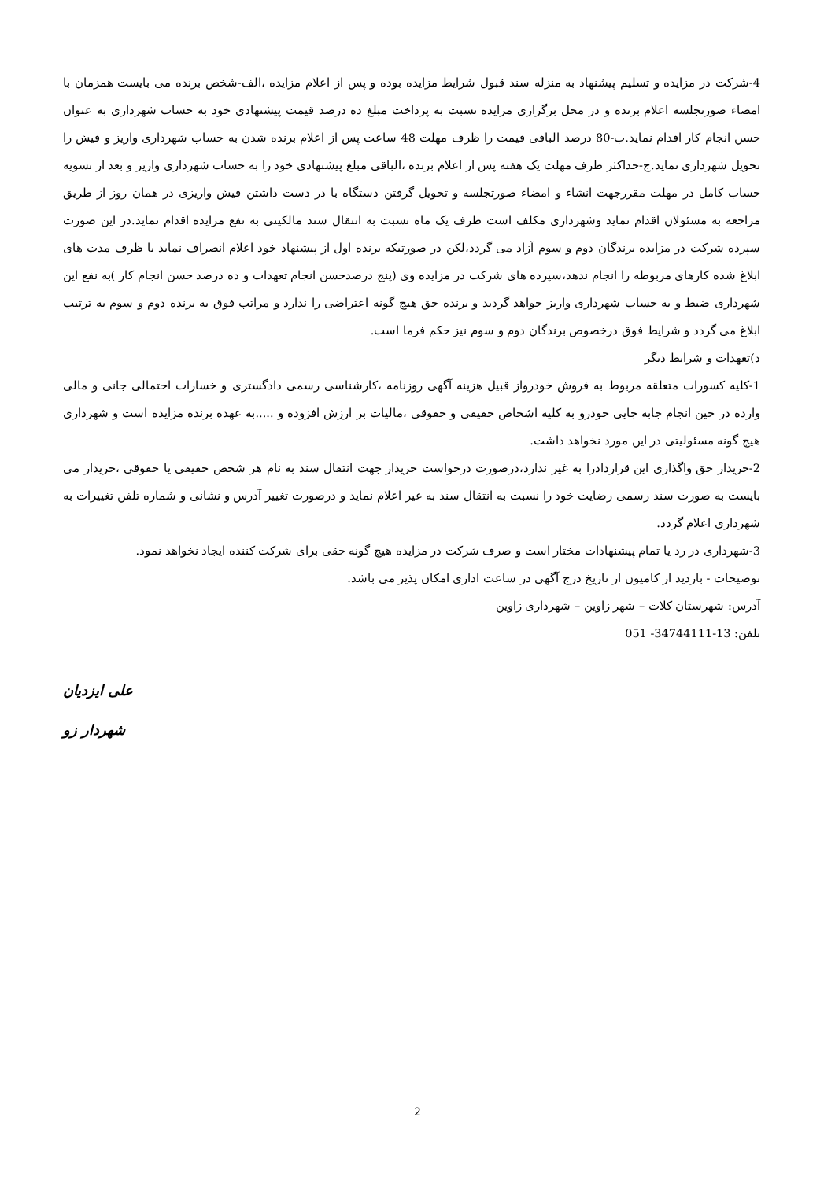4-شرکت در مزایده و تسلیم پیشنهاد به منزله سند قبول شرایط مزایده بوده و پس از اعلام مزایده ،الف-شخص برنده می بایست همزمان با امضاء صورتجلسه اعلام برنده و در محل برگزاری مزایده نسبت به پرداخت مبلغ ده درصد قیمت پیشنهادی خود به حساب شهرداری به عنوان حسن انجام کار اقدام نماید.ب-80 درصد الباقی قیمت را ظرف مهلت 48 ساعت پس از اعلام برنده شدن به حساب شهرداری واریز و فیش را تحویل شهرداری نماید.ج-حداکثر ظرف مهلت یک هفته پس از اعلام برنده ،الباقی مبلغ پیشنهادی خود را به حساب شهرداری واریز و بعد از تسویه حساب کامل در مهلت مقررجهت انشاء و امضاء صورتجلسه و تحویل گرفتن دستگاه با در دست داشتن فیش واریزی در همان روز از طریق مراجعه به مسئولان اقدام نماید وشهرداری مکلف است ظرف یک ماه نسبت به انتقال سند مالکیتی به نفع مزایده اقدام نماید.در این صورت سپرده شرکت در مزایده برندگان دوم و سوم آزاد می گردد،لکن در صورتیکه برنده اول از پیشنهاد خود اعلام انصراف نماید یا ظرف مدت های ابلاغ شده کارهای مربوطه را انجام ندهد،سپرده های شرکت در مزایده وی (پنج درصدحسن انجام تعهدات و ده درصد حسن انجام کار )به نفع این شهرداری ضبط و به حساب شهرداری واریز خواهد گردید و برنده حق هیچ گونه اعتراضی را ندارد و مراتب فوق به برنده دوم و سوم به ترتیب ابلاغ می گردد و شرایط فوق درخصوص برندگان دوم و سوم نیز حکم فرما است.
د)تعهدات و شرایط دیگر
1-کلیه کسورات متعلقه مربوط به فروش خودرواز قبیل هزینه آگهی روزنامه ،کارشناسی رسمی دادگستری و خسارات احتمالی جانی و مالی وارده در حین انجام جابه جایی خودرو به کلیه اشخاص حقیقی و حقوقی ،مالیات بر ارزش افزوده و .....به عهده برنده مزایده است و شهرداری هیچ گونه مسئولیتی در این مورد نخواهد داشت.
2-خریدار حق واگذاری این قراردادرا به غیر ندارد،درصورت درخواست خریدار جهت انتقال سند به نام هر شخص حقیقی یا حقوقی ،خریدار می بایست به صورت سند رسمی رضایت خود را نسبت به انتقال سند به غیر اعلام نماید و درصورت تغییر آدرس و نشانی و شماره تلفن تغییرات به شهرداری اعلام گردد.
3-شهرداری در رد یا تمام پیشنهادات مختار است و صرف شرکت در مزایده هیچ گونه حقی برای شرکت کننده ایجاد نخواهد نمود.
توضیحات - بازدید از کامیون از تاریخ درج آگهی در ساعت اداری امکان پذیر می باشد.
آدرس: شهرستان کلات – شهر زاوین – شهرداری زاوین
تلفن: 051 -34744111-13
علی ایزدیان
شهردار زو
2